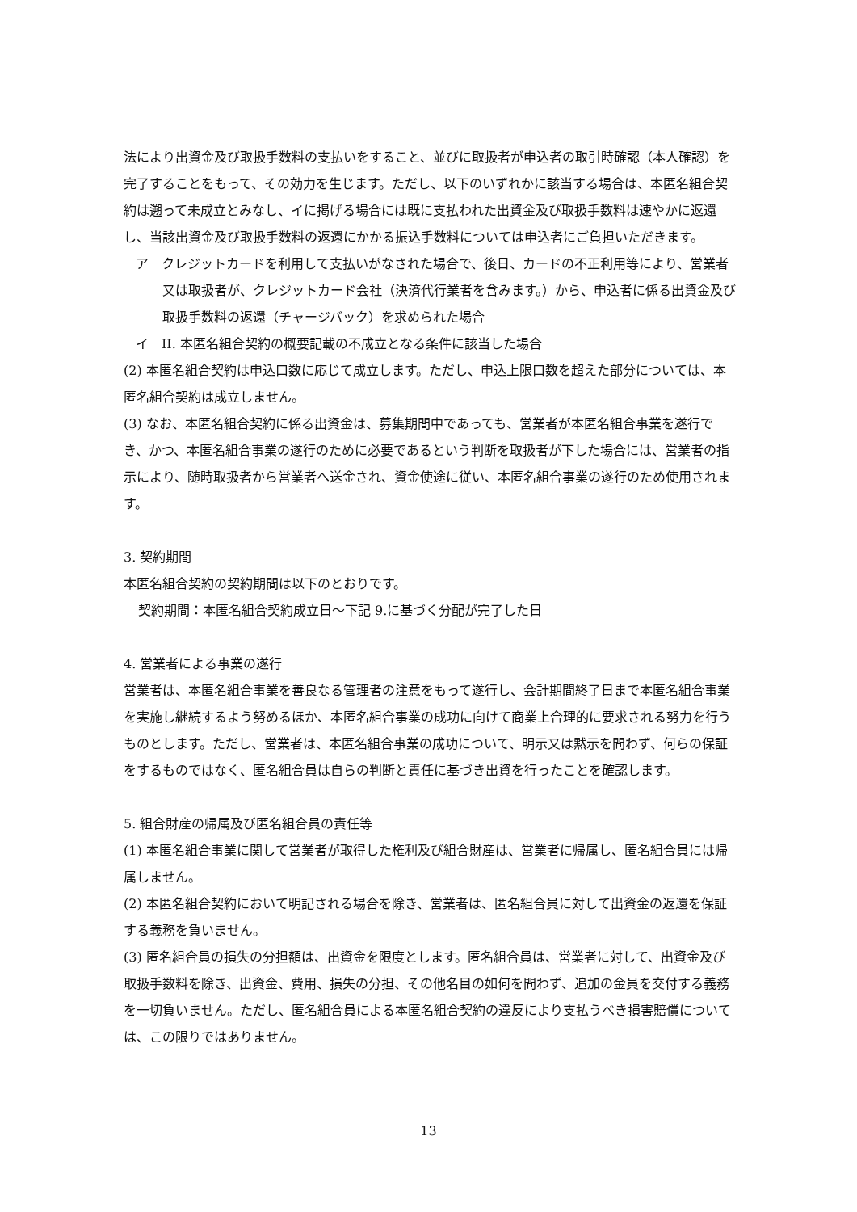法により出資金及び取扱手数料の支払いをすること、並びに取扱者が申込者の取引時確認（本人確認）を完了することをもって、その効力を生じます。ただし、以下のいずれかに該当する場合は、本匿名組合契約は遡って未成立とみなし、イに掲げる場合には既に支払われた出資金及び取扱手数料は速やかに返還し、当該出資金及び取扱手数料の返還にかかる振込手数料については申込者にご負担いただきます。
ア　クレジットカードを利用して支払いがなされた場合で、後日、カードの不正利用等により、営業者又は取扱者が、クレジットカード会社（決済代行業者を含みます。）から、申込者に係る出資金及び取扱手数料の返還（チャージバック）を求められた場合
イ　II. 本匿名組合契約の概要記載の不成立となる条件に該当した場合
(2) 本匿名組合契約は申込口数に応じて成立します。ただし、申込上限口数を超えた部分については、本匿名組合契約は成立しません。
(3) なお、本匿名組合契約に係る出資金は、募集期間中であっても、営業者が本匿名組合事業を遂行でき、かつ、本匿名組合事業の遂行のために必要であるという判断を取扱者が下した場合には、営業者の指示により、随時取扱者から営業者へ送金され、資金使途に従い、本匿名組合事業の遂行のため使用されます。
3. 契約期間
本匿名組合契約の契約期間は以下のとおりです。
契約期間：本匿名組合契約成立日～下記 9.に基づく分配が完了した日
4. 営業者による事業の遂行
営業者は、本匿名組合事業を善良なる管理者の注意をもって遂行し、会計期間終了日まで本匿名組合事業を実施し継続するよう努めるほか、本匿名組合事業の成功に向けて商業上合理的に要求される努力を行うものとします。ただし、営業者は、本匿名組合事業の成功について、明示又は黙示を問わず、何らの保証をするものではなく、匿名組合員は自らの判断と責任に基づき出資を行ったことを確認します。
5. 組合財産の帰属及び匿名組合員の責任等
(1) 本匿名組合事業に関して営業者が取得した権利及び組合財産は、営業者に帰属し、匿名組合員には帰属しません。
(2) 本匿名組合契約において明記される場合を除き、営業者は、匿名組合員に対して出資金の返還を保証する義務を負いません。
(3) 匿名組合員の損失の分担額は、出資金を限度とします。匿名組合員は、営業者に対して、出資金及び取扱手数料を除き、出資金、費用、損失の分担、その他名目の如何を問わず、追加の金員を交付する義務を一切負いません。ただし、匿名組合員による本匿名組合契約の違反により支払うべき損害賠償については、この限りではありません。
13